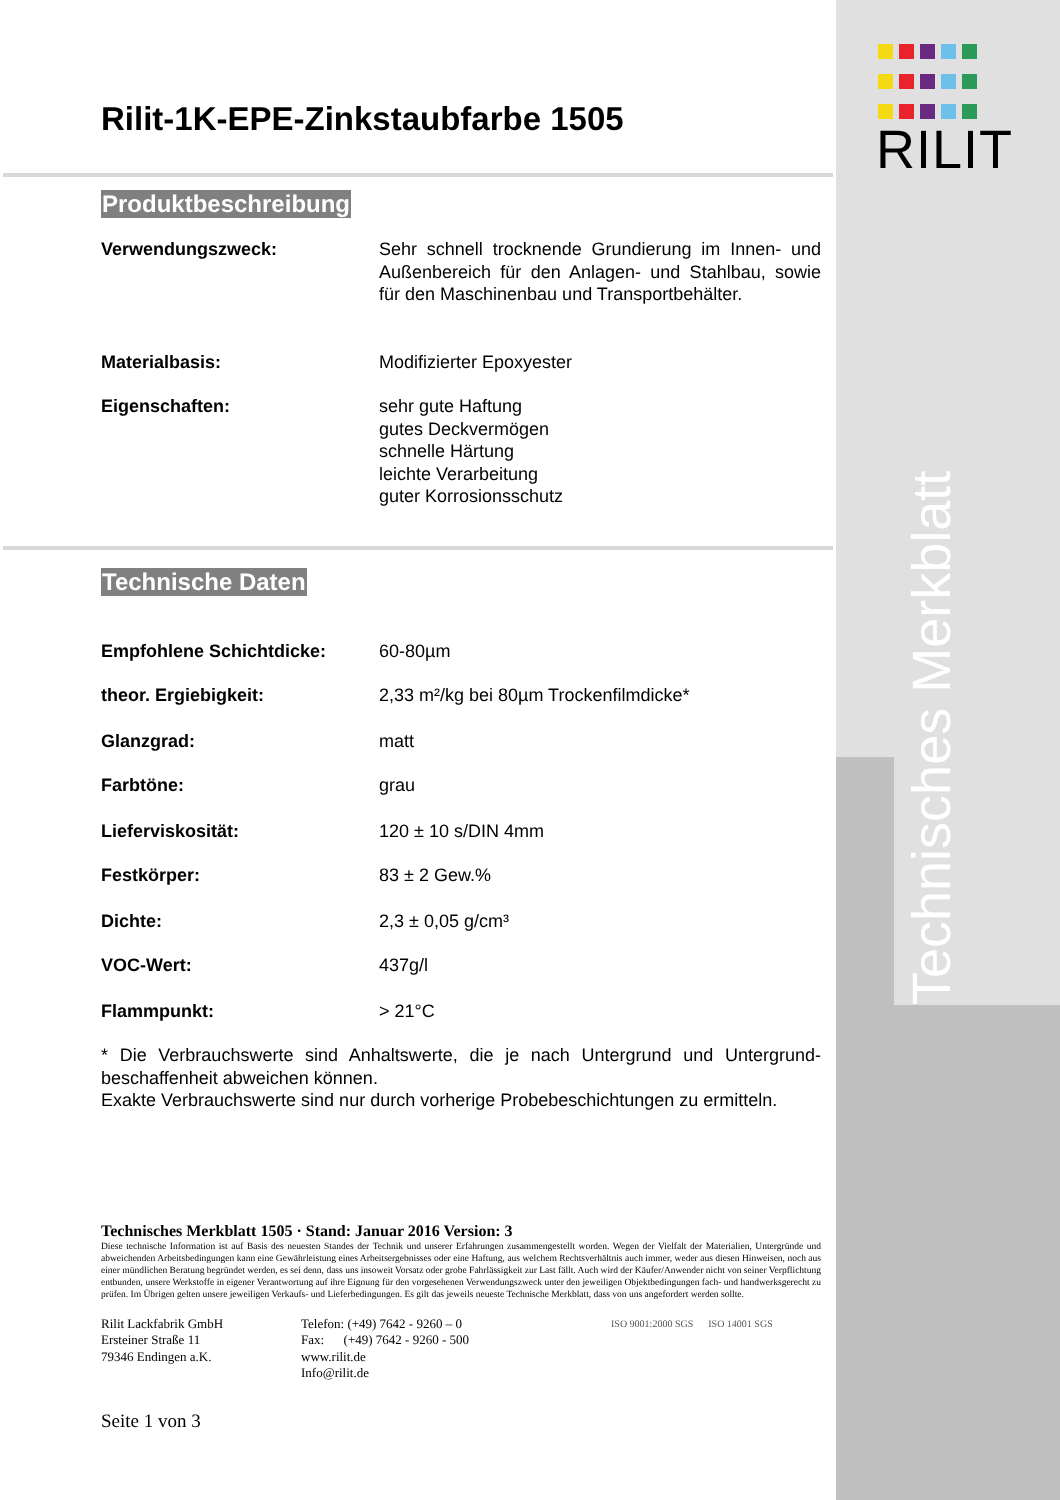RILIT
Technisches Merkblatt
Rilit-1K-EPE-Zinkstaubfarbe 1505
Produktbeschreibung
Verwendungszweck: Sehr schnell trocknende Grundierung im Innen- und Außenbereich für den Anlagen- und Stahlbau, sowie für den Maschinenbau und Transportbehälter.
Materialbasis: Modifizierter Epoxyester
Eigenschaften: sehr gute Haftung
gutes Deckvermögen
schnelle Härtung
leichte Verarbeitung
guter Korrosionsschutz
Technische Daten
Empfohlene Schichtdicke: 60-80µm
theor. Ergiebigkeit: 2,33 m²/kg bei 80µm Trockenfilmdicke*
Glanzgrad: matt
Farbtöne: grau
Lieferviskosität: 120 ± 10 s/DIN 4mm
Festkörper: 83 ± 2 Gew.%
Dichte: 2,3 ± 0,05 g/cm³
VOC-Wert: 437g/l
Flammpunkt: > 21°C
* Die Verbrauchswerte sind Anhaltswerte, die je nach Untergrund und Untergrund-beschaffenheit abweichen können.
Exakte Verbrauchswerte sind nur durch vorherige Probebeschichtungen zu ermitteln.
Technisches Merkblatt 1505 · Stand: Januar 2016 Version: 3
Diese technische Information ist auf Basis des neuesten Standes der Technik und unserer Erfahrungen zusammengestellt worden. Wegen der Vielfalt der Materialien, Untergründe und abweichenden Arbeitsbedingungen kann eine Gewährleistung eines Arbeitsergebnisses oder eine Haftung, aus welchem Rechtsverhältnis auch immer, weder aus diesen Hinweisen, noch aus einer mündlichen Beratung begründet werden, es sei denn, dass uns insoweit Vorsatz oder grobe Fahrlässigkeit zur Last fällt. Auch wird der Käufer/Anwender nicht von seiner Verpflichtung entbunden, unsere Werkstoffe in eigener Verantwortung auf ihre Eignung für den vorgesehenen Verwendungszweck unter den jeweiligen Objektbedingungen fach- und handwerksgerecht zu prüfen. Im Übrigen gelten unsere jeweiligen Verkaufs- und Lieferbedingungen. Es gilt das jeweils neueste Technische Merkblatt, dass von uns angefordert werden sollte.
Rilit Lackfabrik GmbH
Ersteiner Straße 11
79346 Endingen a.K.
Telefon: (+49) 7642 - 9260 – 0
Fax: (+49) 7642 - 9260 - 500
www.rilit.de
Info@rilit.de
ISO 9001:2000 SGS ISO 14001 SGS
Seite 1 von 3